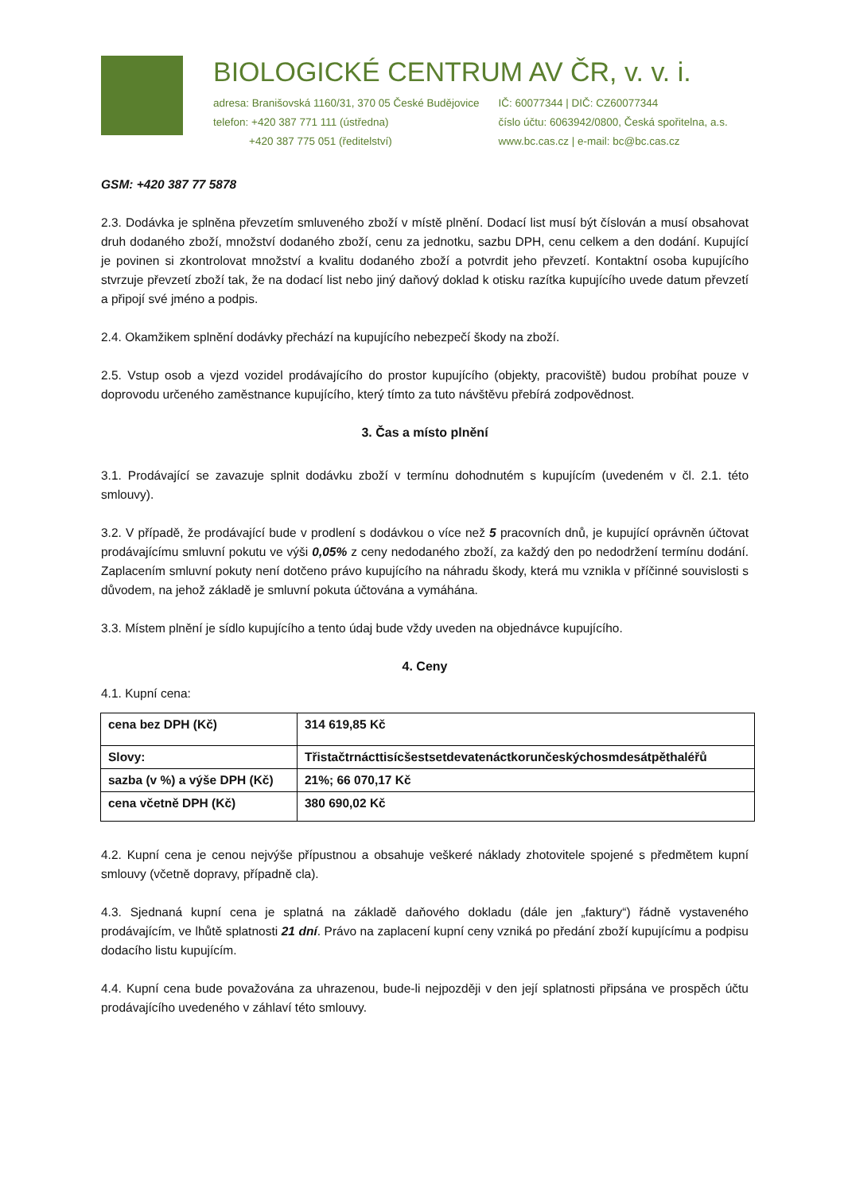BIOLOGICKÉ CENTRUM AV ČR, v. v. i.
adresa: Branišovská 1160/31, 370 05 České Budějovice
telefon: +420 387 771 111 (ústředna)
+420 387 775 051 (ředitelství)
IČ: 60077344 | DIČ: CZ60077344
číslo účtu: 6063942/0800, Česká spořitelna, a.s.
www.bc.cas.cz | e-mail: bc@bc.cas.cz
GSM: +420 387 77 5878
2.3. Dodávka je splněna převzetím smluveného zboží v místě plnění. Dodací list musí být číslován a musí obsahovat druh dodaného zboží, množství dodaného zboží, cenu za jednotku, sazbu DPH, cenu celkem a den dodání. Kupující je povinen si zkontrolovat množství a kvalitu dodaného zboží a potvrdit jeho převzetí. Kontaktní osoba kupujícího stvrzuje převzetí zboží tak, že na dodací list nebo jiný daňový doklad k otisku razítka kupujícího uvede datum převzetí a připojí své jméno a podpis.
2.4. Okamžikem splnění dodávky přechází na kupujícího nebezpečí škody na zboží.
2.5. Vstup osob a vjezd vozidel prodávajícího do prostor kupujícího (objekty, pracoviště) budou probíhat pouze v doprovodu určeného zaměstnance kupujícího, který tímto za tuto návštěvu přebírá zodpovědnost.
3. Čas a místo plnění
3.1. Prodávající se zavazuje splnit dodávku zboží v termínu dohodnutém s kupujícím (uvedeném v čl. 2.1. této smlouvy).
3.2. V případě, že prodávající bude v prodlení s dodávkou o více než 5 pracovních dnů, je kupující oprávněn účtovat prodávajícímu smluvní pokutu ve výši 0,05% z ceny nedodaného zboží, za každý den po nedodržení termínu dodání. Zaplacením smluvní pokuty není dotčeno právo kupujícího na náhradu škody, která mu vznikla v příčinné souvislosti s důvodem, na jehož základě je smluvní pokuta účtována a vymáhána.
3.3. Místem plnění je sídlo kupujícího a tento údaj bude vždy uveden na objednávce kupujícího.
4. Ceny
4.1. Kupní cena:
| cena bez DPH (Kč) | 314 619,85 Kč |
| Slovy: | Třistačtrnácttisícšestsetdevatenáctkorunčeskýchosmdesátpěthaléřů |
| sazba (v %) a výše DPH (Kč) | 21%; 66 070,17 Kč |
| cena včetně DPH (Kč) | 380 690,02 Kč |
4.2. Kupní cena je cenou nejvýše přípustnou a obsahuje veškeré náklady zhotovitele spojené s předmětem kupní smlouvy (včetně dopravy, případně cla).
4.3. Sjednaná kupní cena je splatná na základě daňového dokladu (dále jen „faktury“) řádně vystaveného prodávajícím, ve lhůtě splatnosti 21 dní. Právo na zaplacení kupní ceny vzniká po předání zboží kupujícímu a podpisu dodacího listu kupujícím.
4.4. Kupní cena bude považována za uhrazenou, bude-li nejpozději v den její splatnosti připsána ve prospěch účtu prodávajícího uvedeného v záhlaví této smlouvy.